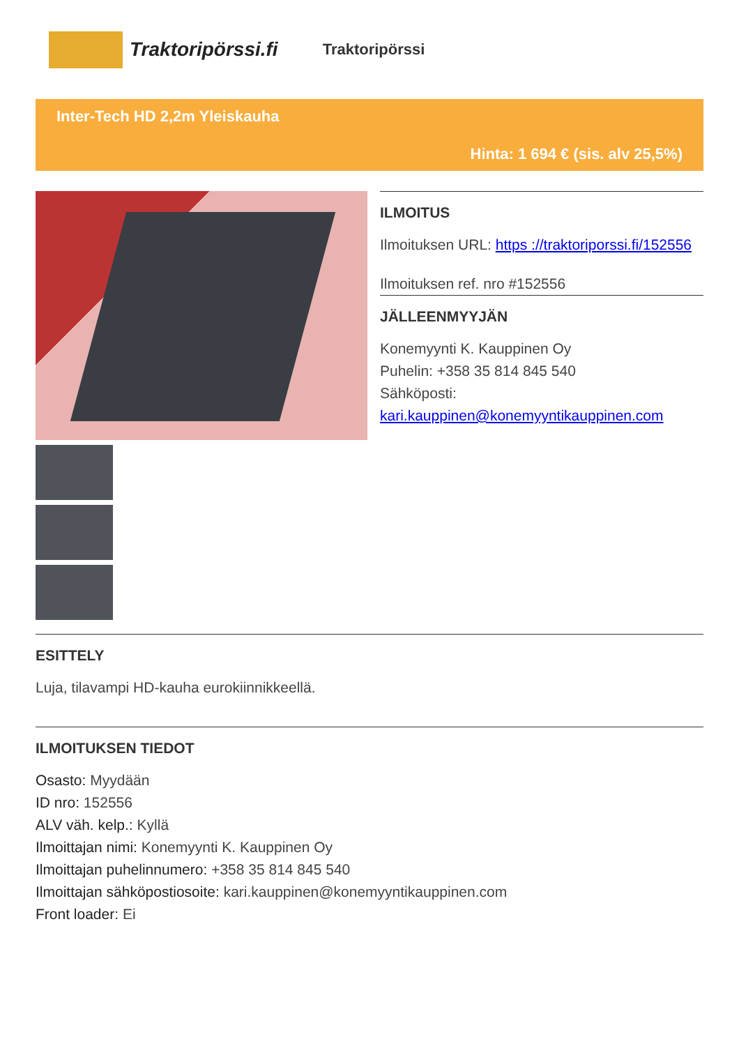Traktoripörssi.fi
Traktoripörssi
Inter-Tech HD 2,2m Yleiskauha
Hinta: 1 694 € (sis. alv 25,5%)
ILMOITUS
Ilmoituksen URL: https ://traktoriporssi.fi/152556
Ilmoituksen ref. nro #152556
JÄLLEENMYYJÄN
Konemyynti K. Kauppinen Oy
Puhelin: +358 35 814 845 540
Sähköposti:
kari.kauppinen@konemyyntikauppinen.com
ESITTELY
Luja, tilavampi HD-kauha eurokiinnikkeellä.
ILMOITUKSEN TIEDOT
Osasto: Myydään
ID nro: 152556
ALV väh. kelp.: Kyllä
Ilmoittajan nimi: Konemyynti K. Kauppinen Oy
Ilmoittajan puhelinnumero: +358 35 814 845 540
Ilmoittajan sähköpostiosoite: kari.kauppinen@konemyyntikauppinen.com
Front loader: Ei